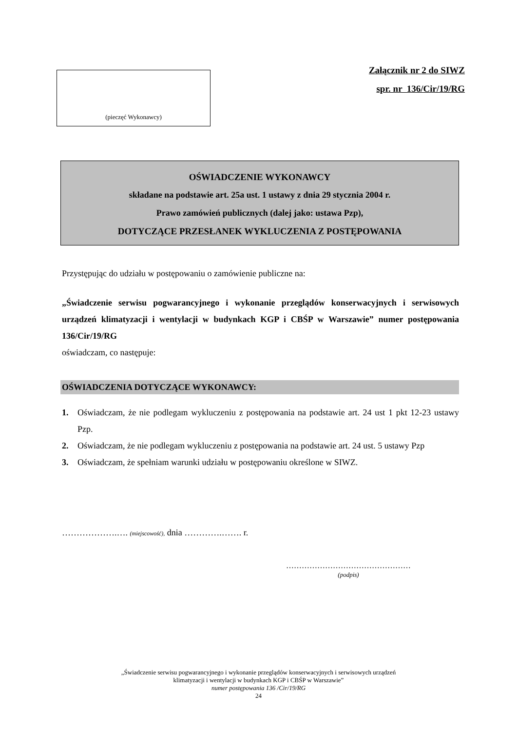(pieczęć Wykonawcy)
Załącznik nr 2 do SIWZ
spr. nr 136/Cir/19/RG
OŚWIADCZENIE WYKONAWCY
składane na podstawie art. 25a ust. 1 ustawy z dnia 29 stycznia 2004 r.
Prawo zamówień publicznych (dalej jako: ustawa Pzp),
DOTYCZĄCE PRZESŁANEK WYKLUCZENIA Z POSTĘPOWANIA
Przystępując do udziału w postępowaniu o zamówienie publiczne na:
„Świadczenie serwisu pogwarancyjnego i wykonanie przeglądów konserwacyjnych i serwisowych urządzeń klimatyzacji i wentylacji w budynkach KGP i CBŚP w Warszawie” numer postępowania 136/Cir/19/RG
oświadczam, co następuje:
OŚWIADCZENIA DOTYCZĄCE WYKONAWCY:
1. Oświadczam, że nie podlegam wykluczeniu z postępowania na podstawie art. 24 ust 1 pkt 12-23 ustawy Pzp.
2. Oświadczam, że nie podlegam wykluczeniu z postępowania na podstawie art. 24 ust. 5 ustawy Pzp
3. Oświadczam, że spełniam warunki udziału w postępowaniu określone w SIWZ.
……………….…. (miejscowość), dnia ………….……. r.
…………………………………………
(podpis)
„Świadczenie serwisu pogwarancyjnego i wykonanie przeglądów konserwacyjnych i serwisowych urządzeń
klimatyzacji i wentylacji w budynkach KGP i CBŚP w Warszawie”
numer postępowania 136 /Cir/19/RG
24